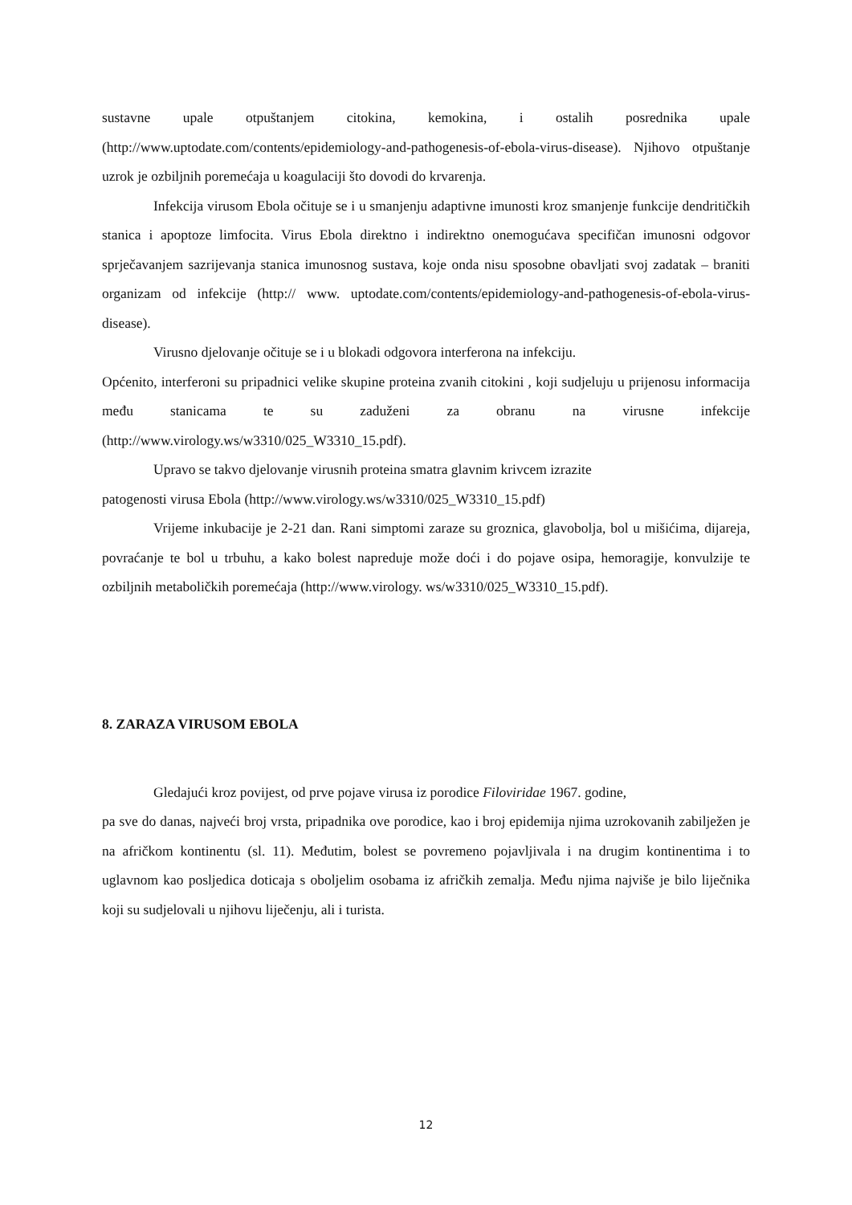sustavne upale otpuštanjem citokina, kemokina, i ostalih posrednika upale (http://www.uptodate.com/contents/epidemiology-and-pathogenesis-of-ebola-virus-disease). Njihovo otpuštanje uzrok je ozbiljnih poremećaja u koagulaciji što dovodi do krvarenja.
Infekcija virusom Ebola očituje se i u smanjenju adaptivne imunosti kroz smanjenje funkcije dendritičkih stanica i apoptoze limfocita. Virus Ebola direktno i indirektno onemogućava specifičan imunosni odgovor sprječavanjem sazrijevanja stanica imunosnog sustava, koje onda nisu sposobne obavljati svoj zadatak – braniti organizam od infekcije (http:// www. uptodate.com/contents/epidemiology-and-pathogenesis-of-ebola-virus-disease).
Virusno djelovanje očituje se i u blokadi odgovora interferona na infekciju.
Općenito, interferoni su pripadnici velike skupine proteina zvanih citokini , koji sudjeluju u prijenosu informacija među stanicama te su zaduženi za obranu na virusne infekcije (http://www.virology.ws/w3310/025_W3310_15.pdf).
Upravo se takvo djelovanje virusnih proteina smatra glavnim krivcem izrazite
patogenosti virusa Ebola (http://www.virology.ws/w3310/025_W3310_15.pdf)
Vrijeme inkubacije je 2-21 dan. Rani simptomi zaraze su groznica, glavobolja, bol u mišićima, dijareja, povraćanje te bol u trbuhu, a kako bolest napreduje može doći i do pojave osipa, hemoragije, konvulzije te ozbiljnih metaboličkih poremećaja (http://www.virology. ws/w3310/025_W3310_15.pdf).
8. ZARAZA VIRUSOM EBOLA
Gledajući kroz povijest, od prve pojave virusa iz porodice Filoviridae 1967. godine,
pa sve do danas, najveći broj vrsta, pripadnika ove porodice, kao i broj epidemija njima uzrokovanih zabilježen je na afričkom kontinentu (sl. 11). Međutim, bolest se povremeno pojavljivala i na drugim kontinentima i to uglavnom kao posljedica doticaja s oboljelim osobama iz afričkih zemalja. Među njima najviše je bilo liječnika koji su sudjelovali u njihovu liječenju, ali i turista.
12